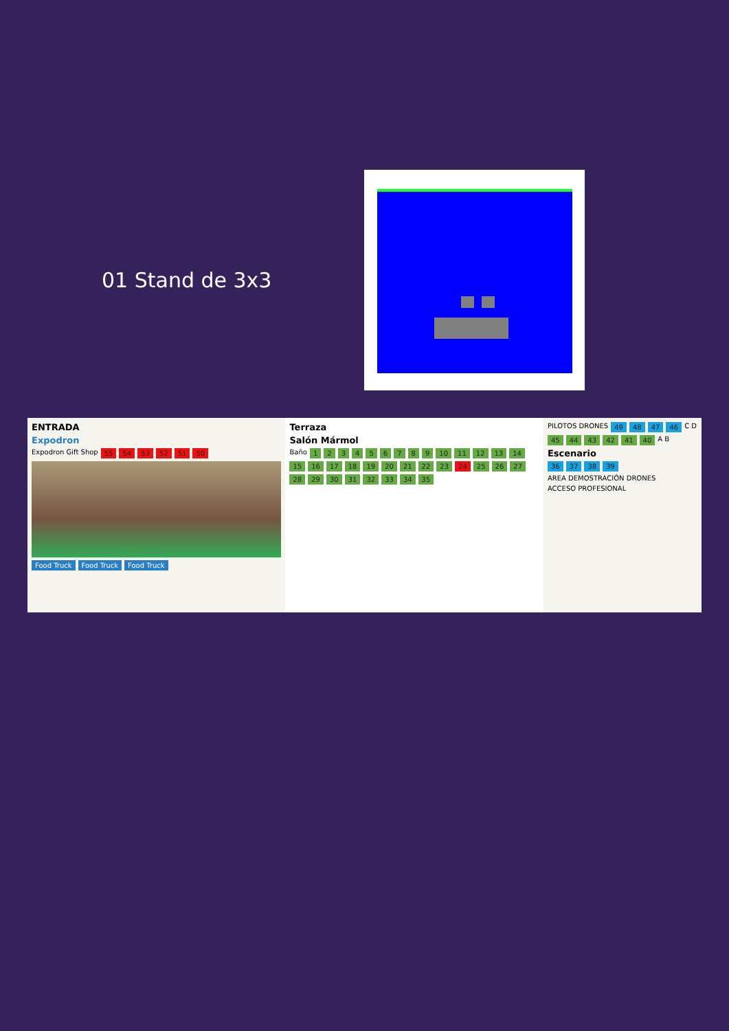01 Stand de 3x3
ENTRADA Expodron Expodron Gift Shop 55 54 53 52 51 50
Food Truck Food Truck Food Truck
Terraza Salón Mármol Baño 123456789 10 11 12 13 14 15 16 17 18 19 20 21 22 23 24 25 26 27 28 29 30 31 32 33 34 35
PILOTOS DRONES 49 48 47 46 C D 45 44 43 42 41 40 A B Escenario 36 37 38 39 AREA DEMOSTRACIÓN DRONES ACCESO PROFESIONAL